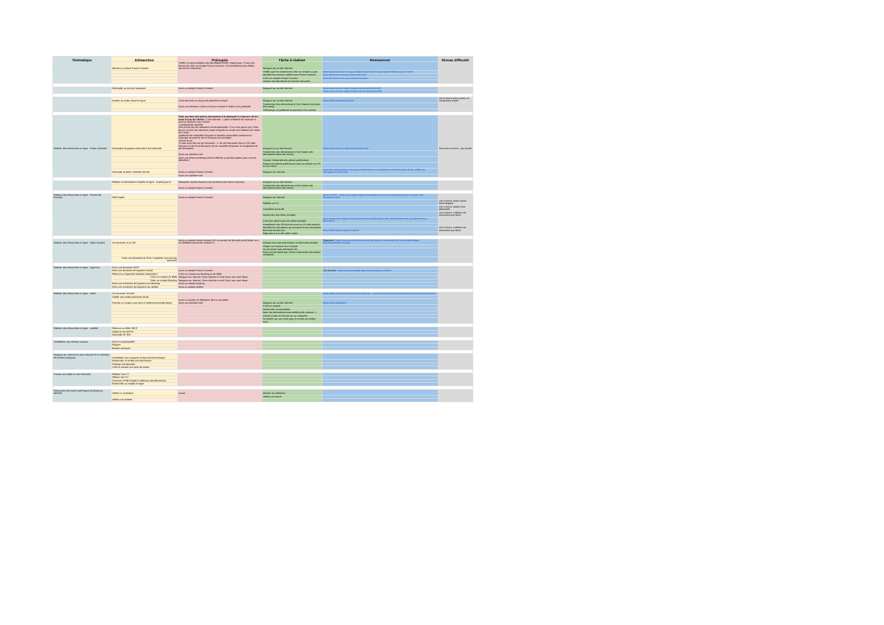| Thématique | Démarches | Prérequis | Tâche à réaliser | Ressources | Niveau difficulté |
| --- | --- | --- | --- | --- | --- |
| | Obtenir un compte France Connect | Vérifier si vous possédez des identifiantst Améli, impots.gouv. Si oui, pas besoin de créer un compte France Connect. Ces identifiants sont utilisés servent de connexion. | Naviguer sur un site Internet | | |
| | | | Vérifier que l'on a besoin de créer un compte ou pas | https://app.franceconnect.gouv.fr/api/v1/authorize?scope=openid+identite_pivot+email... | |
| | | | Identifier les services utilisés avec France Connect | https://franceconnect.gouv.fr/nos-services | |
| | | | Créer un compte France Connect | https://franceconnect.gouv.fr/franceconnect | |
| | | | Stocker ses identifiants de manière sécurisée | | |
| | Demander un acte de naissance | Avoir un compte France Connect | Naviguer sur un site Internet | https://www.service-public.fr/particuliers/vosdroits/F1427 | |
| | | | | https://www.service-public.fr/particuliers/vosdroits/R1406 | |
| | Acheter un timbre fiscal en ligne | Carte bancaire ou moyen de paiement en ligne | Naviguer sur un site internet | https://timbres.impots.gouv.fr/ | Lire et écrire mais contenu et vocabulaire simple |
| | | Avoir une adresse e mail ou tel pour recevoir le timbre et le justificatif | Transmettre des informations à l'écrit (saisie infos dans des cases) | | |
| | | | Télécharger un justificatif de paiement et le stocker | | |
| Réaliser des démarches en ligne - Papier d'identité | Demandes de papiers d'identité Carte d'identité | Faire une liste des pièces nécessaires à la demande et s'assurer de les avoir le jour de l'atelier : Carte Identité : 1 photo d'identité de moins de 6 mois et conforme aux normes 1 justificatif de domicile Etat civil du lieu de naissance est dématérialisé. Si ce n'est pas le cas, il faut fournir un acte de naissance (copie intégrale ou extrait avec filiation) de moins de 3 mois. Justificatif de nationalité française si situation particulière (naissance à l'étranger de parents nés à l'étranger par exemple) Timbre fiscal Si vous avez fait une pré-demande : n° de pré-demande et/ou le QR code obtenus à la fin de la démarche (il est conseillé d'imprimer le récapitulatif de pré-demande) | naviguer sur un site Internet | https://www.service-public.fr/particuliers/vos | Savoir lire et écrire - peu intuitif |
| | | Avoir une adresse mail | Transmettre des informations à l'écrit (saisir des informations dans des cases) | | |
| | | Avoir une photo numérique (format officiel) ou photos papiers (aux normes officielles) | Scanner l'ensemble des pièces justificatives | | |
| | | | Ranger ses pièces justificatives dans un dossier sur PC ou sur Cloud | | |
| | Demande de pièce d'identité permis | Avoir un compte France Connect | Naviguer sur Internet | https://permisdeconduire.ants.gouv.fr/demarches-en-ligne/perte-vol-deterioration-fin-de-validite-ou-changement-d-etat-civil | |
| | | Avoir une adresse mail | | | |
| | Réaliser sa déclaration d'impôts en ligne - Impots.gouv.fr | Récupérer numéro fiscal en cas de besoin (via france connect) | naviguer sur un site Internet | | |
| | | Avoir un compte France Connect | Transmettre des informations à l'écrit (saisir des informations dans des cases) | | |
| Réaliser des démarches en ligne - Recherche d'emploi | Pôle Emploi | Avoir un compte France Connect | Naviguer sur Internet | DIDACTICIEL : https://www.pole-emploi.fr/candidat/vos-services-en-ligne/tutos-pour-reussir-mes-demarches.html | |
| | | | Réaliser un CV | | Lire et écrire, facile niveau technologique |
| | | | Compléter son profil | | Lire et écrire, simple (voir didacticiel) |
| | | | Rechercher des offres d'emploi | | Lire et écrire, maîtriser les recherches par filtres |
| | | | Créer des alertes pour les offres d'emploi | https://www.pole-emploi.fr/region/occitanie/candidat/opportunite-demploi/sabonner-gratuitement-aux-offres.html | |
| | | | Actualisation (du 28 Mois en cours au 15 mois suivant) | | |
| | | | Identifier les entreprises qui recrutent ou les entreprises dans son secteur pro | https://labonneboite.pole-emploi.fr/ | Lire et écrire, maîtriser les recherches par filtres |
| | | | Répondre à une offre pôle emploi | | |
| Réaliser des démarches en ligne - Aides sociales | Se connecter à la CAF | Avoir un compte france connect OU un numéro de sécurité social (sinon on a un identifiant provisoire, limitant ?) | Indiquer son code postal dans un (formulaire simple) | Didacticiel : https://www.caf.fr/allocataires/caf-de-seine-et-marne/offre-de-service/thematique-libre/tutoriels/mon-compte | |
| | | | Cliquer sur l'espace mon Compte | | |
| | | | Se connecter (voir prérequis) OU Faire une demande pour devenir allocataire (formulaire complexe) | | |
| | Faire une demande de RSA / compléter ses revenus trimestriel | | | | |
| Réaliser des démarches en ligne - logement | Faire une demande d'APL | | | | |
| | Faire une demande de logement social | Avoir un compte France Connect | | Site d'Accès : https://www.demande-logement-social.gouv.fr/index | |
| | Réserver un logement (solution temporaire) | Créer un compte sur Booking ou Air BNB | | | |
| | Créer un compte Air BNB | Naviguer sur internet / Avoir adresse e-mail / Avoir une carte bleue | | | |
| | Créer un compte Booking | Naviguer sur internet / Avoir adresse e-mail / Avoir une carte bleue | | | |
| | Faire une recherche de logement sur Booking | Avoir un compte booking | | | |
| | Faire une recherche de logement sur AirBnb | Avoir un compte AirBnb | | | |
| Réaliser des démarches en ligne - santé | Se connecter à Ameli | | | https://didacticiel.ameli.fr/assures/ordinateur#:~:text=Pour%20acc%C3%A9der%20au%20compte%20ameli... | |
| | Vérifier ses remboursements santé | | | | |
| | Prendre un rendez-vous chez le médecin (Doctolib Maiia) | Avoir un numéro de téléphone (fixe ou portable) Avoir une adresse mail | Naviguer sur un site Internet | https://www.doctolib.fr/ | |
| | | | Créer un compte | | |
| | | | Rechercher un spécialiste | | |
| | | | Noter les informations essentielles (tarif, adresse...) | | |
| | | | Choisir la date et l'horaire sur un calendrier | | |
| | | | Se repérer sur une carte pour se rendre au rendez-vous | | |
| Réaliser des démarches en ligne - mobilité | Réserver un billet SNCF | | | | |
| | Utiliser le site ARTIS | | | | |
| | Demande de TAD | | | | |
| Sensibiliser aux réseaux sociaux | Droit et responsabilité | | | | |
| | Risques | | | | |
| | Bonnes pratiques | | | | |
| Naviguer sur internet en toute sécurité et en maîtriser les bonnes pratiques | Sensibiliser aux arnaques en ligne (hameconnage) | | | | |
| | Rechercher et vérifier une information | | | | |
| | Protéger ses données | | | | |
| | Créer et stocker ses mots de passe | | | | |
| Trouver un emploi ou une formation | Réaliser son CV | | | | |
| | Diffuser son CV | | | | |
| | S'inscrire à Pôle Emploi et effectuer des démarches | | | | |
| | Rechercher un emploi en ligne | | | | |
| Découverte des outils numériques (ordinateurs, tablette) | Utiliser un ordinateur | Aucun | Allumer un ordinateur | | |
| | | | Utiliser une souris | | |
| | Utiliser une tablette | | | | |